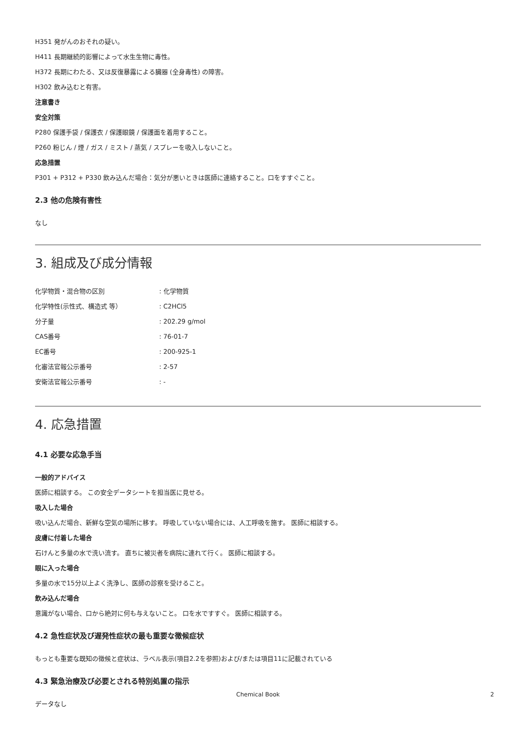H351 発がんのおそれの疑い。
H411 長期継続的影響によって水生生物に毒性。
H372 長期にわたる、又は反復暴露による臓器 (全身毒性) の障害。
H302 飲み込むと有害。
注意書き
安全対策
P280 保護手袋 / 保護衣 / 保護眼鏡 / 保護面を着用すること。
P260 粉じん / 煙 / ガス / ミスト / 蒸気 / スプレーを吸入しないこと。
応急措置
P301 + P312 + P330 飲み込んだ場合：気分が悪いときは医師に連絡すること。口をすすぐこと。
2.3 他の危険有害性
なし
3. 組成及び成分情報
| 化学物質・混合物の区別 | : 化学物質 |
| 化学特性(示性式、構造式 等） | : C2HCl5 |
| 分子量 | : 202.29 g/mol |
| CAS番号 | : 76-01-7 |
| EC番号 | : 200-925-1 |
| 化審法官報公示番号 | : 2-57 |
| 安衛法官報公示番号 | : - |
4. 応急措置
4.1 必要な応急手当
一般的アドバイス
医師に相談する。 この安全データシートを担当医に見せる。
吸入した場合
吸い込んだ場合、新鮮な空気の場所に移す。 呼吸していない場合には、人工呼吸を施す。 医師に相談する。
皮膚に付着した場合
石けんと多量の水で洗い流す。 直ちに被災者を病院に連れて行く。 医師に相談する。
眼に入った場合
多量の水で15分以上よく洗浄し、医師の診察を受けること。
飲み込んだ場合
意識がない場合、口から絶対に何も与えないこと。 口を水ですすぐ。 医師に相談する。
4.2 急性症状及び遅発性症状の最も重要な徴候症状
もっとも重要な既知の徴候と症状は、ラベル表示(項目2.2を参照)および/または項目11に記載されている
4.3 緊急治療及び必要とされる特別処置の指示
データなし
Chemical Book 2